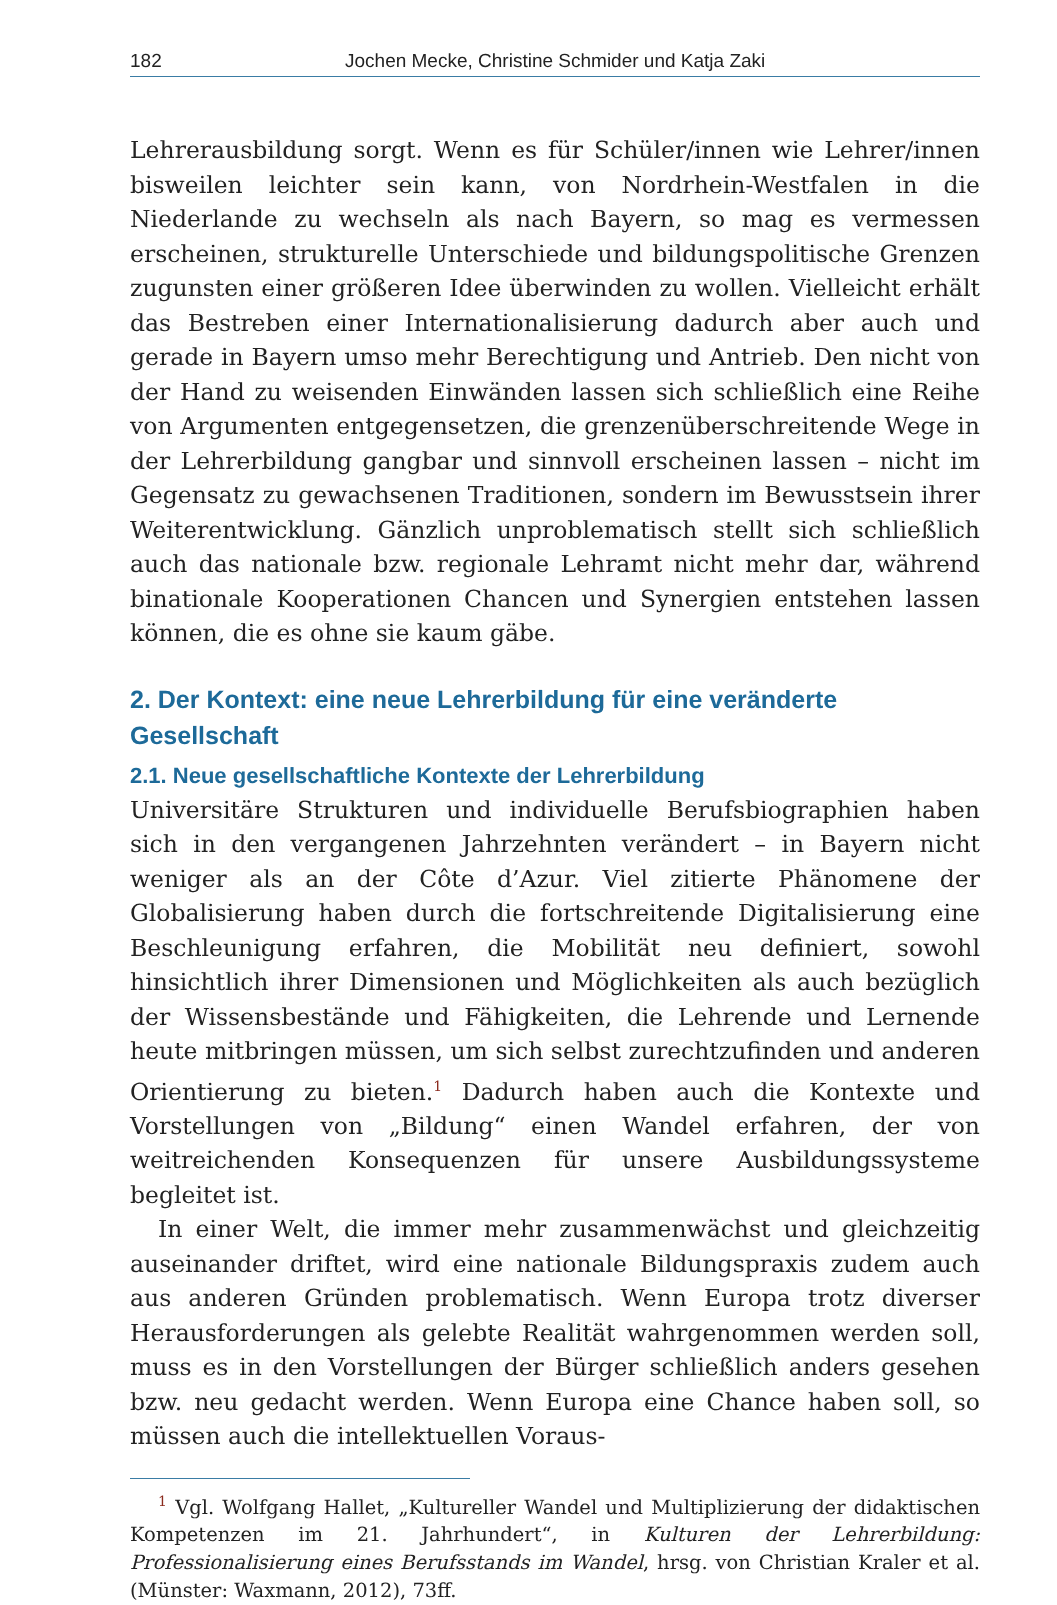182 Jochen Mecke, Christine Schmider und Katja Zaki
Lehrerausbildung sorgt. Wenn es für Schüler/innen wie Lehrer/innen bisweilen leichter sein kann, von Nordrhein-Westfalen in die Niederlande zu wechseln als nach Bayern, so mag es vermessen erscheinen, strukturelle Unterschiede und bildungspolitische Grenzen zugunsten einer größeren Idee überwinden zu wollen. Vielleicht erhält das Bestreben einer Internationalisierung dadurch aber auch und gerade in Bayern umso mehr Berechtigung und Antrieb. Den nicht von der Hand zu weisenden Einwänden lassen sich schließlich eine Reihe von Argumenten entgegensetzen, die grenzenüberschreitende Wege in der Lehrerbildung gangbar und sinnvoll erscheinen lassen – nicht im Gegensatz zu gewachsenen Traditionen, sondern im Bewusstsein ihrer Weiterentwicklung. Gänzlich unproblematisch stellt sich schließlich auch das nationale bzw. regionale Lehramt nicht mehr dar, während binationale Kooperationen Chancen und Synergien entstehen lassen können, die es ohne sie kaum gäbe.
2. Der Kontext: eine neue Lehrerbildung für eine veränderte Gesellschaft
2.1. Neue gesellschaftliche Kontexte der Lehrerbildung
Universitäre Strukturen und individuelle Berufsbiographien haben sich in den vergangenen Jahrzehnten verändert – in Bayern nicht weniger als an der Côte d’Azur. Viel zitierte Phänomene der Globalisierung haben durch die fortschreitende Digitalisierung eine Beschleunigung erfahren, die Mobilität neu definiert, sowohl hinsichtlich ihrer Dimensionen und Möglichkeiten als auch bezüglich der Wissensbestände und Fähigkeiten, die Lehrende und Lernende heute mitbringen müssen, um sich selbst zurechtzufinden und anderen Orientierung zu bieten.<sup>1</sup> Dadurch haben auch die Kontexte und Vorstellungen von „Bildung“ einen Wandel erfahren, der von weitreichenden Konsequenzen für unsere Ausbildungssysteme begleitet ist.
In einer Welt, die immer mehr zusammenwächst und gleichzeitig auseinander driftet, wird eine nationale Bildungspraxis zudem auch aus anderen Gründen problematisch. Wenn Europa trotz diverser Herausforderungen als gelebte Realität wahrgenommen werden soll, muss es in den Vorstellungen der Bürger schließlich anders gesehen bzw. neu gedacht werden. Wenn Europa eine Chance haben soll, so müssen auch die intellektuellen Voraus-
<sup>1</sup> Vgl. Wolfgang Hallet, „Kultureller Wandel und Multiplizierung der didaktischen Kompetenzen im 21. Jahrhundert“, in Kulturen der Lehrerbildung: Professionalisierung eines Berufsstands im Wandel, hrsg. von Christian Kraler et al. (Münster: Waxmann, 2012), 73ff.